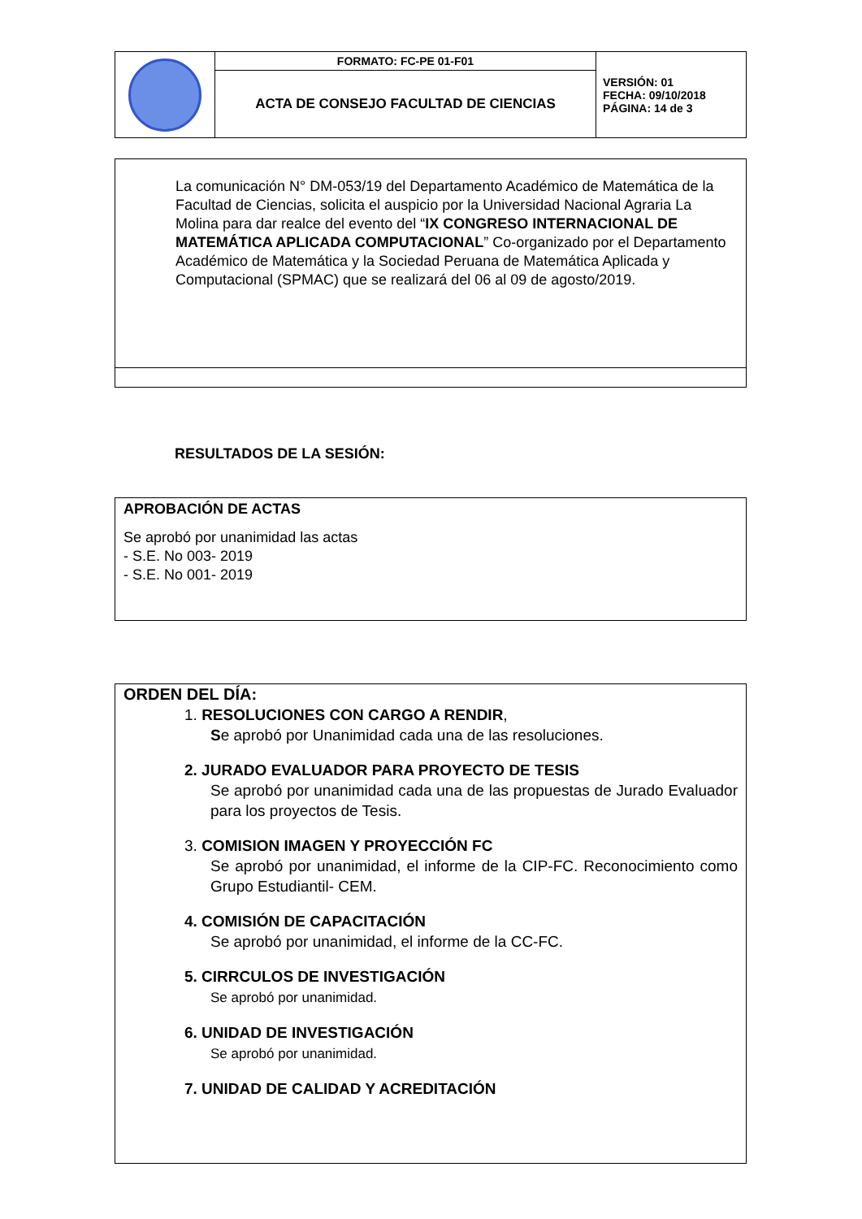| | FORMATO: FC-PE 01-F01 | VERSIÓN: 01 FECHA: 09/10/2018 PÁGINA: 14 de 3 |
| | ACTA DE CONSEJO FACULTAD DE CIENCIAS | |
La comunicación N° DM-053/19 del Departamento Académico de Matemática de la Facultad de Ciencias, solicita el auspicio por la Universidad Nacional Agraria La Molina para dar realce del evento del “IX CONGRESO INTERNACIONAL DE MATEMÁTICA APLICADA COMPUTACIONAL” Co-organizado por el Departamento Académico de Matemática y la Sociedad Peruana de Matemática Aplicada y Computacional (SPMAC) que se realizará del 06 al 09 de agosto/2019.
RESULTADOS DE LA SESIÓN:
APROBACIÓN DE ACTAS
Se aprobó por unanimidad las actas
- S.E. No 003- 2019
- S.E. No 001- 2019
ORDEN DEL DÍA:
1. RESOLUCIONES CON CARGO A RENDIR,
Se aprobó por Unanimidad cada una de las resoluciones.
2. JURADO EVALUADOR PARA PROYECTO DE TESIS
Se aprobó por unanimidad cada una de las propuestas de Jurado Evaluador para los proyectos de Tesis.
3. COMISION IMAGEN Y PROYECCIÓN FC
Se aprobó por unanimidad, el informe de la CIP-FC. Reconocimiento como Grupo Estudiantil- CEM.
4. COMISIÓN DE CAPACITACIÓN
Se aprobó por unanimidad, el informe de la CC-FC.
5. CIRRCULOS DE INVESTIGACIÓN
Se aprobó por unanimidad.
6. UNIDAD DE INVESTIGACIÓN
Se aprobó por unanimidad.
7. UNIDAD DE CALIDAD Y ACREDITACIÓN